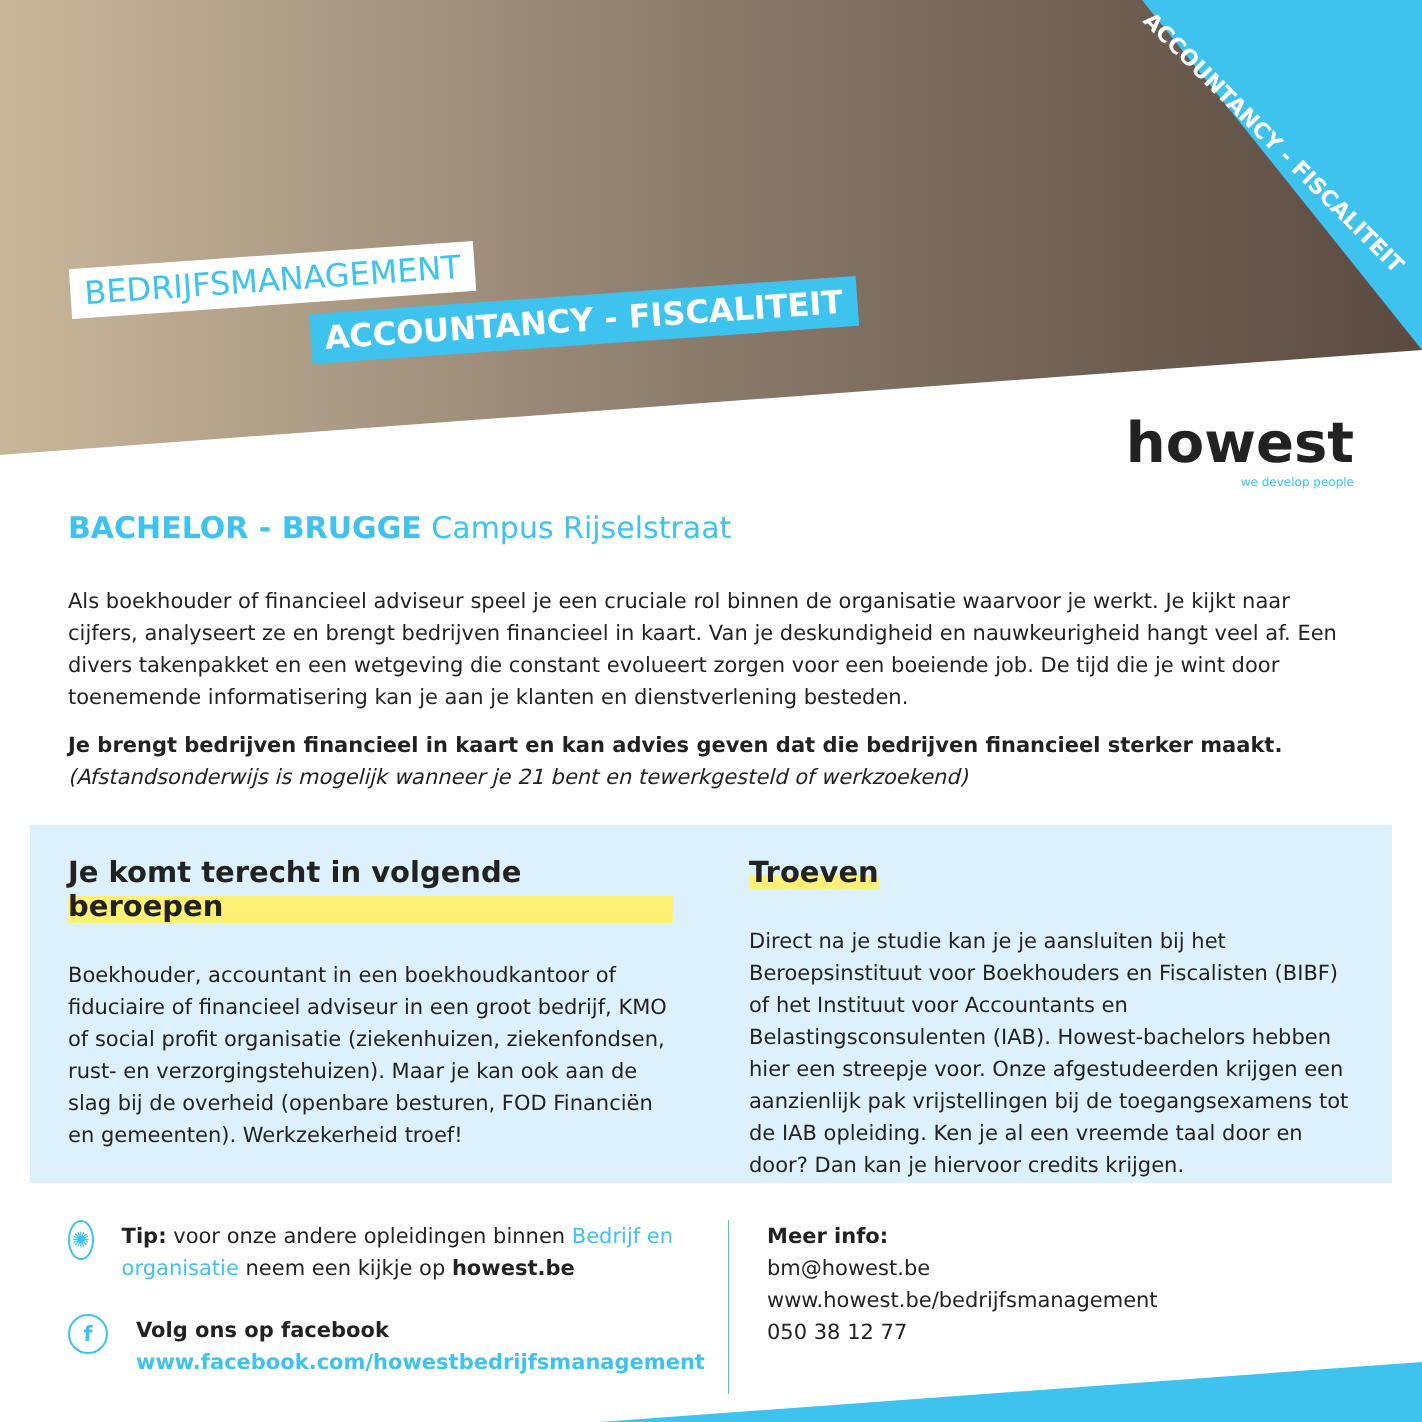ACCOUNTANCY - FISCALITEIT
BEDRIJFSMANAGEMENT
ACCOUNTANCY - FISCALITEIT
howest
we develop people
BACHELOR - BRUGGE Campus Rijselstraat
Als boekhouder of financieel adviseur speel je een cruciale rol binnen de organisatie waarvoor je werkt. Je kijkt naar cijfers, analyseert ze en brengt bedrijven financieel in kaart. Van je deskundigheid en nauwkeurigheid hangt veel af. Een divers takenpakket en een wetgeving die constant evolueert zorgen voor een boeiende job. De tijd die je wint door toenemende informatisering kan je aan je klanten en dienstverlening besteden.
Je brengt bedrijven financieel in kaart en kan advies geven dat die bedrijven financieel sterker maakt.
(Afstandsonderwijs is mogelijk wanneer je 21 bent en tewerkgesteld of werkzoekend)
Je komt terecht in volgende beroepen
Boekhouder, accountant in een boekhoudkantoor of fiduciaire of financieel adviseur in een groot bedrijf, KMO of social profit organisatie (ziekenhuizen, ziekenfondsen, rust- en verzorgingstehuizen). Maar je kan ook aan de slag bij de overheid (openbare besturen, FOD Financiën en gemeenten). Werkzekerheid troef!
Troeven
Direct na je studie kan je je aansluiten bij het Beroepsinstituut voor Boekhouders en Fiscalisten (BIBF) of het Instituut voor Accountants en Belastingsconsulenten (IAB). Howest-bachelors hebben hier een streepje voor. Onze afgestudeerden krijgen een aanzienlijk pak vrijstellingen bij de toegangsexamens tot de IAB opleiding. Ken je al een vreemde taal door en door? Dan kan je hiervoor credits krijgen.
✺ Tip: voor onze andere opleidingen binnen Bedrijf en organisatie neem een kijkje op howest.be
f Volg ons op facebook
www.facebook.com/howestbedrijfsmanagement
Meer info:
bm@howest.be
www.howest.be/bedrijfsmanagement
050 38 12 77